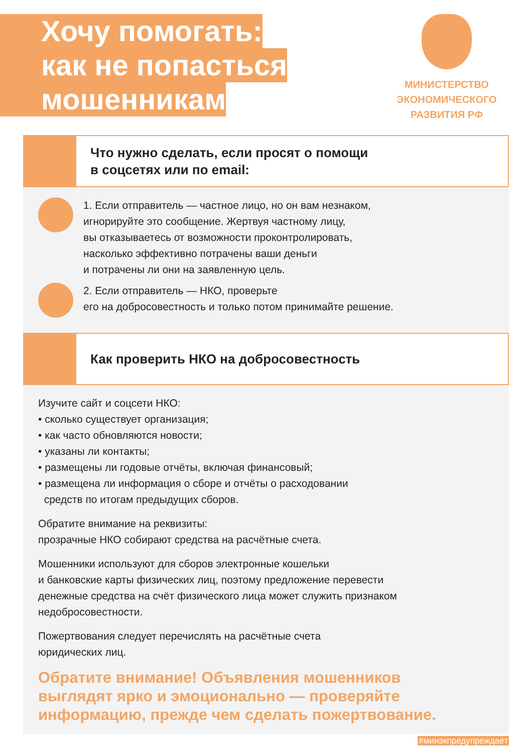Хочу помогать:
как не попасться
мошенникам
МИНИСТЕРСТВО
ЭКОНОМИЧЕСКОГО
РАЗВИТИЯ РФ
Что нужно сделать, если просят о помощи
в соцсетях или по email:
1. Если отправитель — частное лицо, но он вам незнаком,
игнорируйте это сообщение. Жертвуя частному лицу,
вы отказываетесь от возможности проконтролировать,
насколько эффективно потрачены ваши деньги
и потрачены ли они на заявленную цель.
2. Если отправитель — НКО, проверьте
его на добросовестность и только потом принимайте решение.
Как проверить НКО на добросовестность
Изучите сайт и соцсети НКО:
• сколько существует организация;
• как часто обновляются новости;
• указаны ли контакты;
• размещены ли годовые отчёты, включая финансовый;
• размещена ли информация о сборе и отчёты о расходовании
средств по итогам предыдущих сборов.
Обратите внимание на реквизиты:
прозрачные НКО собирают средства на расчётные счета.
Мошенники используют для сборов электронные кошельки
и банковские карты физических лиц, поэтому предложение перевести
денежные средства на счёт физического лица может служить признаком
недобросовестности.
Пожертвования следует перечислять на расчётные счета
юридических лиц.
Обратите внимание! Объявления мошенников
выглядят ярко и эмоционально — проверяйте
информацию, прежде чем сделать пожертвование.
#минэкпредупреждает